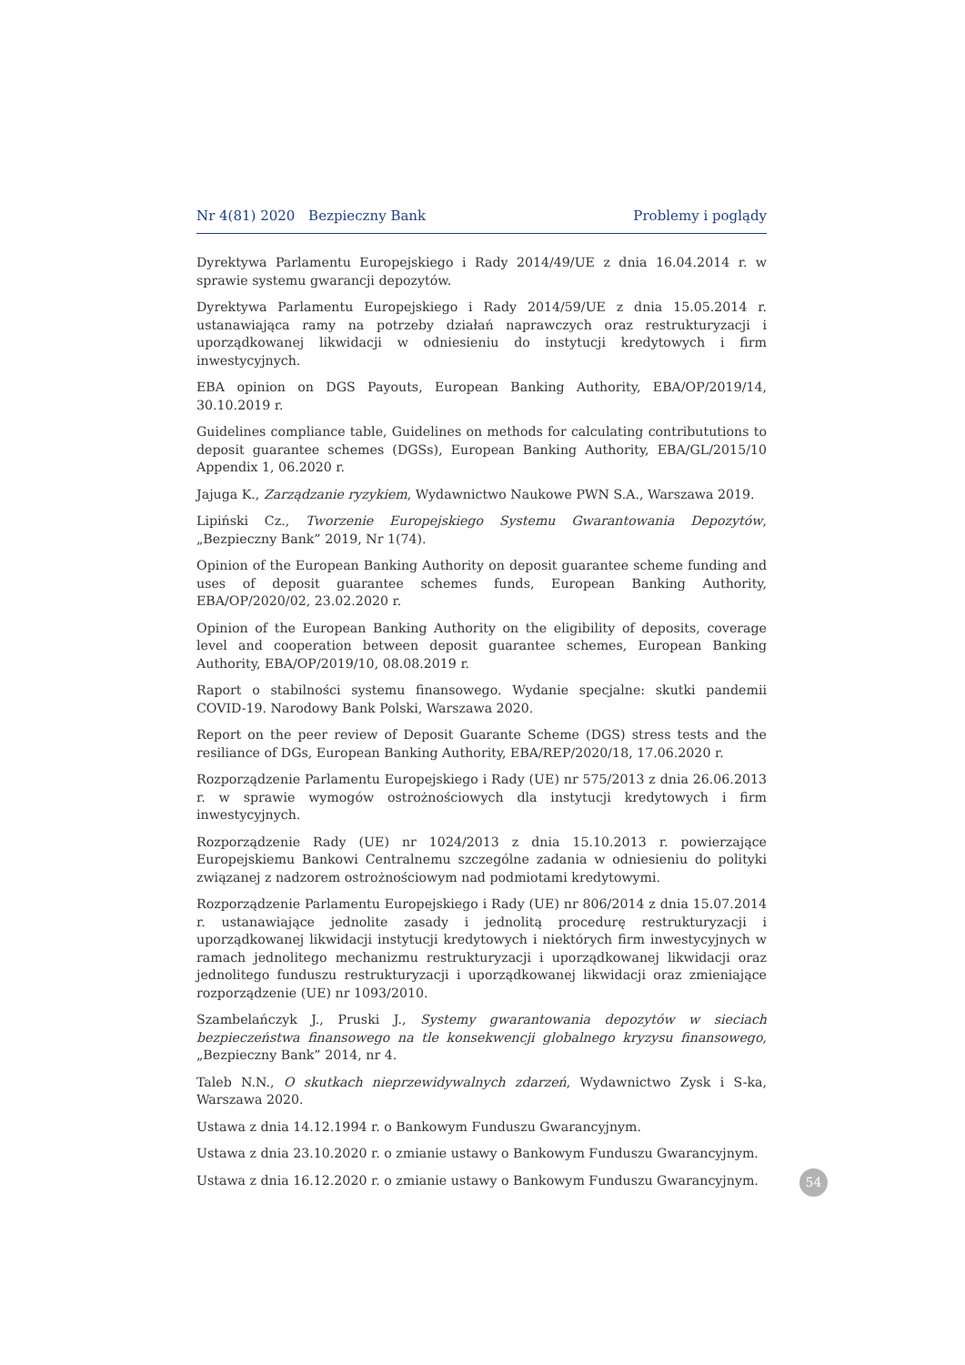Nr 4(81) 2020 Bezpieczny Bank Problemy i poglądy
Dyrektywa Parlamentu Europejskiego i Rady 2014/49/UE z dnia 16.04.2014 r. w sprawie systemu gwarancji depozytów.
Dyrektywa Parlamentu Europejskiego i Rady 2014/59/UE z dnia 15.05.2014 r. ustanawiająca ramy na potrzeby działań naprawczych oraz restrukturyzacji i uporządkowanej likwidacji w odniesieniu do instytucji kredytowych i firm inwestycyjnych.
EBA opinion on DGS Payouts, European Banking Authority, EBA/OP/2019/14, 30.10.2019 r.
Guidelines compliance table, Guidelines on methods for calculating contribututions to deposit guarantee schemes (DGSs), European Banking Authority, EBA/GL/2015/10 Appendix 1, 06.2020 r.
Jajuga K., Zarządzanie ryzykiem, Wydawnictwo Naukowe PWN S.A., Warszawa 2019.
Lipiński Cz., Tworzenie Europejskiego Systemu Gwarantowania Depozytów, „Bezpieczny Bank” 2019, Nr 1(74).
Opinion of the European Banking Authority on deposit guarantee scheme funding and uses of deposit guarantee schemes funds, European Banking Authority, EBA/OP/2020/02, 23.02.2020 r.
Opinion of the European Banking Authority on the eligibility of deposits, coverage level and cooperation between deposit guarantee schemes, European Banking Authority, EBA/OP/2019/10, 08.08.2019 r.
Raport o stabilności systemu finansowego. Wydanie specjalne: skutki pandemii COVID-19. Narodowy Bank Polski, Warszawa 2020.
Report on the peer review of Deposit Guarante Scheme (DGS) stress tests and the resiliance of DGs, European Banking Authority, EBA/REP/2020/18, 17.06.2020 r.
Rozporządzenie Parlamentu Europejskiego i Rady (UE) nr 575/2013 z dnia 26.06.2013 r. w sprawie wymogów ostrożnościowych dla instytucji kredytowych i firm inwestycyjnych.
Rozporządzenie Rady (UE) nr 1024/2013 z dnia 15.10.2013 r. powierzające Europejskiemu Bankowi Centralnemu szczególne zadania w odniesieniu do polityki związanej z nadzorem ostrożnościowym nad podmiotami kredytowymi.
Rozporządzenie Parlamentu Europejskiego i Rady (UE) nr 806/2014 z dnia 15.07.2014 r. ustanawiające jednolite zasady i jednolitą procedurę restrukturyzacji i uporządkowanej likwidacji instytucji kredytowych i niektórych firm inwestycyjnych w ramach jednolitego mechanizmu restrukturyzacji i uporządkowanej likwidacji oraz jednolitego funduszu restrukturyzacji i uporządkowanej likwidacji oraz zmieniające rozporządzenie (UE) nr 1093/2010.
Szambelańczyk J., Pruski J., Systemy gwarantowania depozytów w sieciach bezpieczeństwa finansowego na tle konsekwencji globalnego kryzysu finansowego, „Bezpieczny Bank” 2014, nr 4.
Taleb N.N., O skutkach nieprzewidywalnych zdarzeń, Wydawnictwo Zysk i S-ka, Warszawa 2020.
Ustawa z dnia 14.12.1994 r. o Bankowym Funduszu Gwarancyjnym.
Ustawa z dnia 23.10.2020 r. o zmianie ustawy o Bankowym Funduszu Gwarancyjnym.
Ustawa z dnia 16.12.2020 r. o zmianie ustawy o Bankowym Funduszu Gwarancyjnym.
54